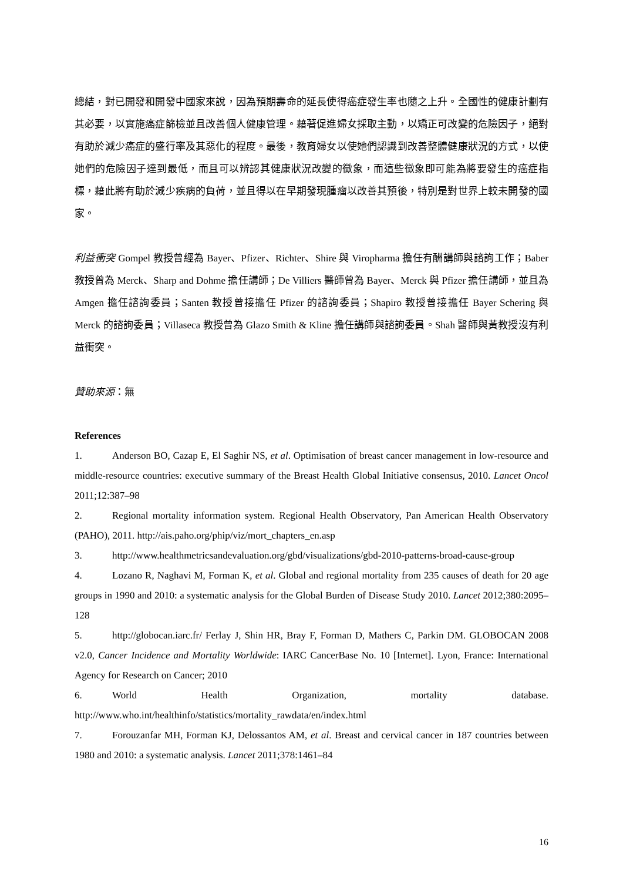總結，對已開發和開發中國家來說，因為預期壽命的延長使得癌症發生率也隨之上升。全國性的健康計劃有其必要，以實施癌症篩檢並且改善個人健康管理。藉著促進婦女採取主動，以矯正可改變的危險因子，絕對有助於減少癌症的盛行率及其惡化的程度。最後，教育婦女以使她們認識到改善整體健康狀況的方式，以使她們的危險因子達到最低，而且可以辨認其健康狀況改變的徵象，而這些徵象即可能為將要發生的癌症指標，藉此將有助於減少疾病的負荷，並且得以在早期發現腫瘤以改善其預後，特別是對世界上較未開發的國家。
利益衝突 Gompel 教授曾經為 Bayer、Pfizer、Richter、Shire 與 Viropharma 擔任有酬講師與諮詢工作；Baber 教授曾為 Merck、Sharp and Dohme 擔任講師；De Villiers 醫師曾為 Bayer、Merck 與 Pfizer 擔任講師，並且為 Amgen 擔任諮詢委員；Santen 教授曾接擔任 Pfizer 的諮詢委員；Shapiro 教授曾接擔任 Bayer Schering 與 Merck 的諮詢委員；Villaseca 教授曾為 Glazo Smith & Kline 擔任講師與諮詢委員。Shah 醫師與黃教授沒有利益衝突。
贊助來源：無
References
1. Anderson BO, Cazap E, El Saghir NS, et al. Optimisation of breast cancer management in low-resource and middle-resource countries: executive summary of the Breast Health Global Initiative consensus, 2010. Lancet Oncol 2011;12:387–98
2. Regional mortality information system. Regional Health Observatory, Pan American Health Observatory (PAHO), 2011. http://ais.paho.org/phip/viz/mort_chapters_en.asp
3. http://www.healthmetricsandevaluation.org/gbd/visualizations/gbd-2010-patterns-broad-cause-group
4. Lozano R, Naghavi M, Forman K, et al. Global and regional mortality from 235 causes of death for 20 age groups in 1990 and 2010: a systematic analysis for the Global Burden of Disease Study 2010. Lancet 2012;380:2095–128
5. http://globocan.iarc.fr/ Ferlay J, Shin HR, Bray F, Forman D, Mathers C, Parkin DM. GLOBOCAN 2008 v2.0, Cancer Incidence and Mortality Worldwide: IARC CancerBase No. 10 [Internet]. Lyon, France: International Agency for Research on Cancer; 2010
6. World Health Organization, mortality database. http://www.who.int/healthinfo/statistics/mortality_rawdata/en/index.html
7. Forouzanfar MH, Forman KJ, Delossantos AM, et al. Breast and cervical cancer in 187 countries between 1980 and 2010: a systematic analysis. Lancet 2011;378:1461–84
16